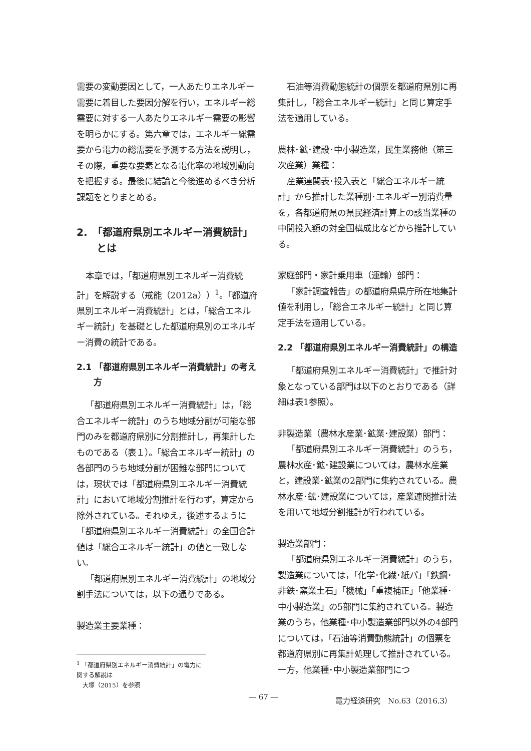需要の変動要因として，一人あたりエネルギー需要に着目した要因分解を行い，エネルギー総需要に対する一人あたりエネルギー需要の影響を明らかにする。第六章では，エネルギー総需要から電力の総需要を予測する方法を説明し，その際，重要な要素となる電化率の地域別動向を把握する。最後に結論と今後進めるべき分析課題をとりまとめる。
2.　「都道府県別エネルギー消費統計」
　　とは
本章では，「都道府県別エネルギー消費統計」を解説する（戒能（2012a））<sup>1</sup>。「都道府県別エネルギー消費統計」とは，「総合エネルギー統計」を基礎とした都道府県別のエネルギー消費の統計である。
2.1 「都道府県別エネルギー消費統計」の考え
　　方
「都道府県別エネルギー消費統計」は，「総合エネルギー統計」のうち地域分割が可能な部門のみを都道府県別に分割推計し，再集計したものである（表１）。「総合エネルギー統計」の各部門のうち地域分割が困難な部門については，現状では「都道府県別エネルギー消費統計」において地域分割推計を行わず，算定から除外されている。それゆえ，後述するように「都道府県別エネルギー消費統計」の全国合計値は「総合エネルギー統計」の値と一致しない。
「都道府県別エネルギー消費統計」の地域分割手法については，以下の通りである。
製造業主要業種：
<sup>1</sup> 「都道府県別エネルギー消費統計」の電力に関する解説は
　大塚（2015）を参照
石油等消費動態統計の個票を都道府県別に再集計し，「総合エネルギー統計」と同じ算定手法を適用している。
農林･鉱･建設･中小製造業，民生業務他（第三次産業）業種：
産業連関表･投入表と「総合エネルギー統計」から推計した業種別･エネルギー別消費量を，各都道府県の県民経済計算上の該当業種の中間投入額の対全国構成比などから推計している。
家庭部門・家計乗用車（運輸）部門：
「家計調査報告」の都道府県県庁所在地集計値を利用し，「総合エネルギー統計」と同じ算定手法を適用している。
2.2 「都道府県別エネルギー消費統計」の構造
「都道府県別エネルギー消費統計」で推計対象となっている部門は以下のとおりである（詳細は表1参照）。
非製造業（農林水産業･鉱業･建設業）部門：
「都道府県別エネルギー消費統計」のうち，農林水産･鉱･建設業については，農林水産業と，建設業･鉱業の2部門に集約されている。農林水産･鉱･建設業については，産業連関推計法を用いて地域分割推計が行われている。
製造業部門：
「都道府県別エネルギー消費統計」のうち，製造業については，「化学･化繊･紙パ」「鉄鋼･非鉄･窯業土石」「機械」「重複補正」「他業種･中小製造業」の5部門に集約されている。製造業のうち，他業種･中小製造業部門以外の4部門については，「石油等消費動態統計」の個票を都道府県別に再集計処理して推計されている。一方，他業種･中小製造業部門につ
― 67 ― 電力経済研究　No.63（2016.3）